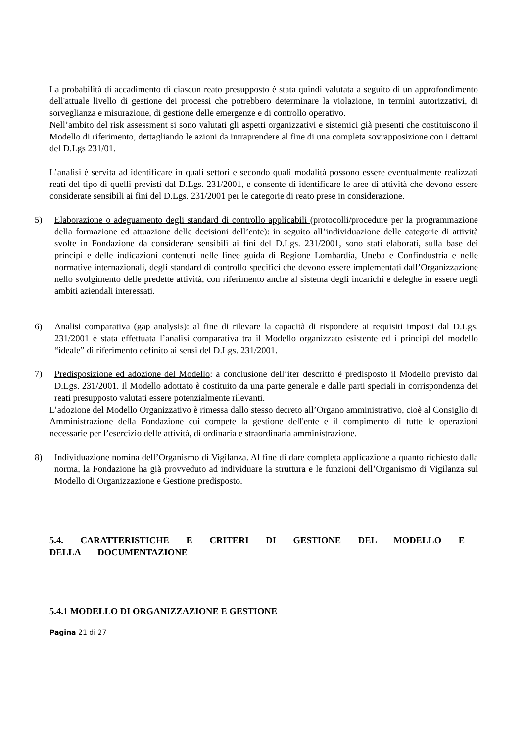La probabilità di accadimento di ciascun reato presupposto è stata quindi valutata a seguito di un approfondimento dell'attuale livello di gestione dei processi che potrebbero determinare la violazione, in termini autorizzativi, di sorveglianza e misurazione, di gestione delle emergenze e di controllo operativo.
Nell’ambito del risk assessment si sono valutati gli aspetti organizzativi e sistemici già presenti che costituiscono il Modello di riferimento, dettagliando le azioni da intraprendere al fine di una completa sovrapposizione con i dettami del D.Lgs 231/01.
L’analisi è servita ad identificare in quali settori e secondo quali modalità possono essere eventualmente realizzati reati del tipo di quelli previsti dal D.Lgs. 231/2001, e consente di identificare le aree di attività che devono essere considerate sensibili ai fini del D.Lgs. 231/2001 per le categorie di reato prese in considerazione.
5) Elaborazione o adeguamento degli standard di controllo applicabili (protocolli/procedure per la programmazione della formazione ed attuazione delle decisioni dell’ente): in seguito all’individuazione delle categorie di attività svolte in Fondazione da considerare sensibili ai fini del D.Lgs. 231/2001, sono stati elaborati, sulla base dei principi e delle indicazioni contenuti nelle linee guida di Regione Lombardia, Uneba e Confindustria e nelle normative internazionali, degli standard di controllo specifici che devono essere implementati dall’Organizzazione nello svolgimento delle predette attività, con riferimento anche al sistema degli incarichi e deleghe in essere negli ambiti aziendali interessati.
6) Analisi comparativa (gap analysis): al fine di rilevare la capacità di rispondere ai requisiti imposti dal D.Lgs. 231/2001 è stata effettuata l’analisi comparativa tra il Modello organizzato esistente ed i principi del modello “ideale” di riferimento definito ai sensi del D.Lgs. 231/2001.
7) Predisposizione ed adozione del Modello: a conclusione dell’iter descritto è predisposto il Modello previsto dal D.Lgs. 231/2001. Il Modello adottato è costituito da una parte generale e dalle parti speciali in corrispondenza dei reati presupposto valutati essere potenzialmente rilevanti.
L’adozione del Modello Organizzativo è rimessa dallo stesso decreto all’Organo amministrativo, cioè al Consiglio di Amministrazione della Fondazione cui compete la gestione dell'ente e il compimento di tutte le operazioni necessarie per l’esercizio delle attività, di ordinaria e straordinaria amministrazione.
8) Individuazione nomina dell’Organismo di Vigilanza. Al fine di dare completa applicazione a quanto richiesto dalla norma, la Fondazione ha già provveduto ad individuare la struttura e le funzioni dell’Organismo di Vigilanza sul Modello di Organizzazione e Gestione predisposto.
5.4. CARATTERISTICHE E CRITERI DI GESTIONE DEL MODELLO E
DELLA DOCUMENTAZIONE
5.4.1 MODELLO DI ORGANIZZAZIONE E GESTIONE
Pagina 21 di 27